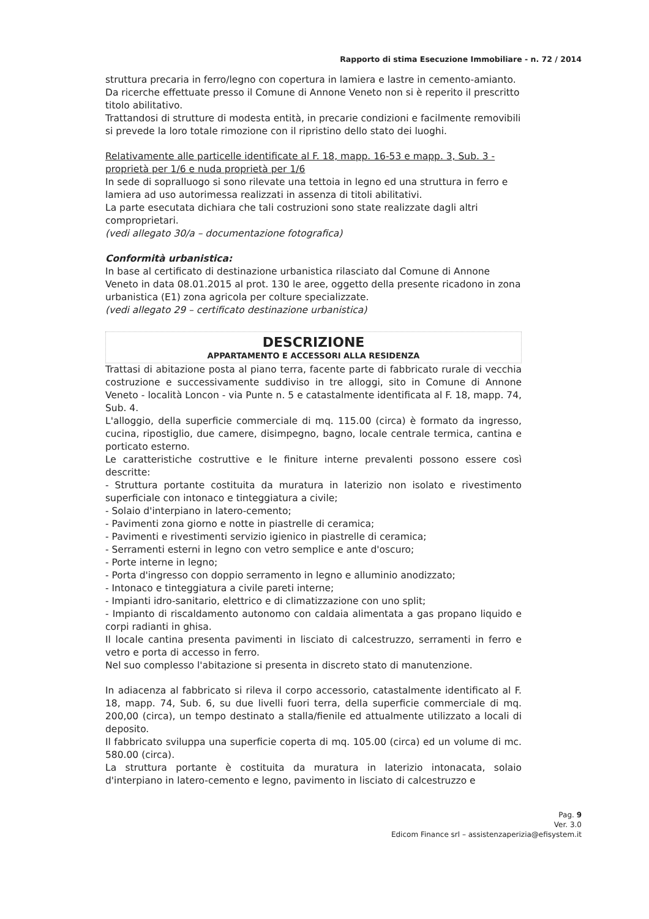Rapporto di stima Esecuzione Immobiliare - n. 72 / 2014
struttura precaria in ferro/legno con copertura in lamiera e lastre in cemento-amianto.
Da ricerche effettuate presso il Comune di Annone Veneto non si è reperito il prescritto titolo abilitativo.
Trattandosi di strutture di modesta entità, in precarie condizioni e facilmente removibili si prevede la loro totale rimozione con il ripristino dello stato dei luoghi.
Relativamente alle particelle identificate al F. 18, mapp. 16-53 e mapp. 3, Sub. 3 - proprietà per 1/6 e nuda proprietà per 1/6
In sede di sopralluogo si sono rilevate una tettoia in legno ed una struttura in ferro e lamiera ad uso autorimessa realizzati in assenza di titoli abilitativi.
La parte esecutata dichiara che tali costruzioni sono state realizzate dagli altri comproprietari.
(vedi allegato 30/a – documentazione fotografica)
Conformità urbanistica:
In base al certificato di destinazione urbanistica rilasciato dal Comune di Annone Veneto in data 08.01.2015 al prot. 130 le aree, oggetto della presente ricadono in zona urbanistica (E1) zona agricola per colture specializzate.
(vedi allegato 29 – certificato destinazione urbanistica)
DESCRIZIONE
APPARTAMENTO E ACCESSORI ALLA RESIDENZA
Trattasi di abitazione posta al piano terra, facente parte di fabbricato rurale di vecchia costruzione e successivamente suddiviso in tre alloggi, sito in Comune di Annone Veneto - località Loncon - via Punte n. 5 e catastalmente identificata al F. 18, mapp. 74, Sub. 4.
L'alloggio, della superficie commerciale di mq. 115.00 (circa) è formato da ingresso, cucina, ripostiglio, due camere, disimpegno, bagno, locale centrale termica, cantina e porticato esterno.
Le caratteristiche costruttive e le finiture interne prevalenti possono essere così descritte:
- Struttura portante costituita da muratura in laterizio non isolato e rivestimento superficiale con intonaco e tinteggiatura a civile;
- Solaio d'interpiano in latero-cemento;
- Pavimenti zona giorno e notte in piastrelle di ceramica;
- Pavimenti e rivestimenti servizio igienico in piastrelle di ceramica;
- Serramenti esterni in legno con vetro semplice e ante d'oscuro;
- Porte interne in legno;
- Porta d'ingresso con doppio serramento in legno e alluminio anodizzato;
- Intonaco e tinteggiatura a civile pareti interne;
- Impianti idro-sanitario, elettrico e di climatizzazione con uno split;
- Impianto di riscaldamento autonomo con caldaia alimentata a gas propano liquido e corpi radianti in ghisa.
Il locale cantina presenta pavimenti in lisciato di calcestruzzo, serramenti in ferro e vetro e porta di accesso in ferro.
Nel suo complesso l'abitazione si presenta in discreto stato di manutenzione.
In adiacenza al fabbricato si rileva il corpo accessorio, catastalmente identificato al F. 18, mapp. 74, Sub. 6, su due livelli fuori terra, della superficie commerciale di mq. 200,00 (circa), un tempo destinato a stalla/fienile ed attualmente utilizzato a locali di deposito.
Il fabbricato sviluppa una superficie coperta di mq. 105.00 (circa) ed un volume di mc. 580.00 (circa).
La struttura portante è costituita da muratura in laterizio intonacata, solaio d'interpiano in latero-cemento e legno, pavimento in lisciato di calcestruzzo e
Pag. 9
Ver. 3.0
Edicom Finance srl – assistenzaperizia@efisystem.it